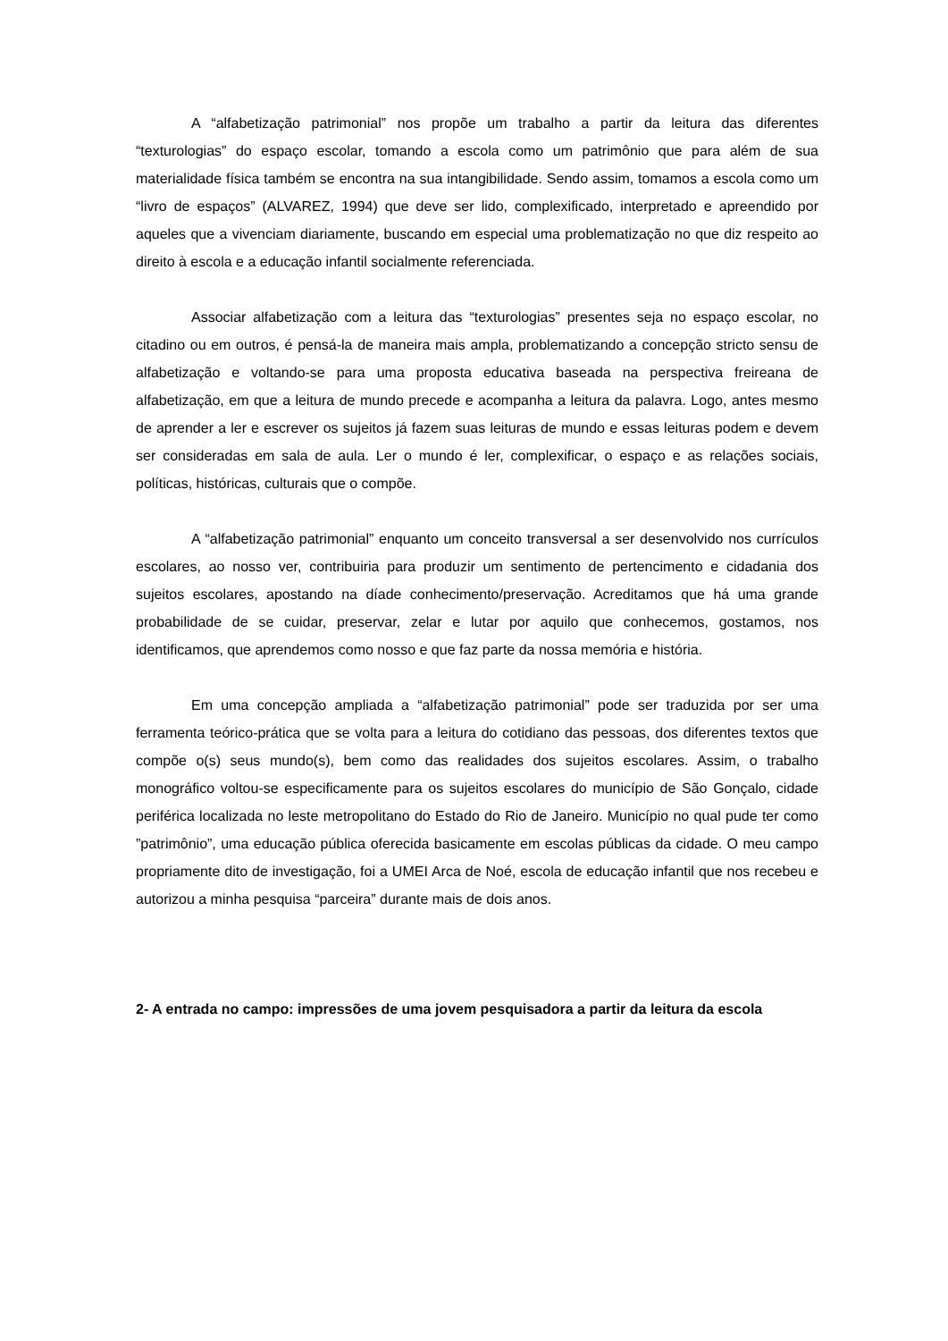A “alfabetização patrimonial” nos propõe um trabalho a partir da leitura das diferentes “texturologias” do espaço escolar, tomando a escola como um patrimônio que para além de sua materialidade física também se encontra na sua intangibilidade. Sendo assim, tomamos a escola como um “livro de espaços” (ALVAREZ, 1994) que deve ser lido, complexificado, interpretado e apreendido por aqueles que a vivenciam diariamente, buscando em especial uma problematização no que diz respeito ao direito à escola e a educação infantil socialmente referenciada.
Associar alfabetização com a leitura das “texturologias” presentes seja no espaço escolar, no citadino ou em outros, é pensá-la de maneira mais ampla, problematizando a concepção stricto sensu de alfabetização e voltando-se para uma proposta educativa baseada na perspectiva freireana de alfabetização, em que a leitura de mundo precede e acompanha a leitura da palavra. Logo, antes mesmo de aprender a ler e escrever os sujeitos já fazem suas leituras de mundo e essas leituras podem e devem ser consideradas em sala de aula. Ler o mundo é ler, complexificar, o espaço e as relações sociais, políticas, históricas, culturais que o compõe.
A “alfabetização patrimonial” enquanto um conceito transversal a ser desenvolvido nos currículos escolares, ao nosso ver, contribuiria para produzir um sentimento de pertencimento e cidadania dos sujeitos escolares, apostando na díade conhecimento/preservação. Acreditamos que há uma grande probabilidade de se cuidar, preservar, zelar e lutar por aquilo que conhecemos, gostamos, nos identificamos, que aprendemos como nosso e que faz parte da nossa memória e história.
Em uma concepção ampliada a “alfabetização patrimonial” pode ser traduzida por ser uma ferramenta teórico-prática que se volta para a leitura do cotidiano das pessoas, dos diferentes textos que compõe o(s) seus mundo(s), bem como das realidades dos sujeitos escolares. Assim, o trabalho monográfico voltou-se especificamente para os sujeitos escolares do município de São Gonçalo, cidade periférica localizada no leste metropolitano do Estado do Rio de Janeiro. Município no qual pude ter como ”patrimônio”, uma educação pública oferecida basicamente em escolas públicas da cidade. O meu campo propriamente dito de investigação, foi a UMEI Arca de Noé, escola de educação infantil que nos recebeu e autorizou a minha pesquisa “parceira” durante mais de dois anos.
2- A entrada no campo: impressões de uma jovem pesquisadora a partir da leitura da escola